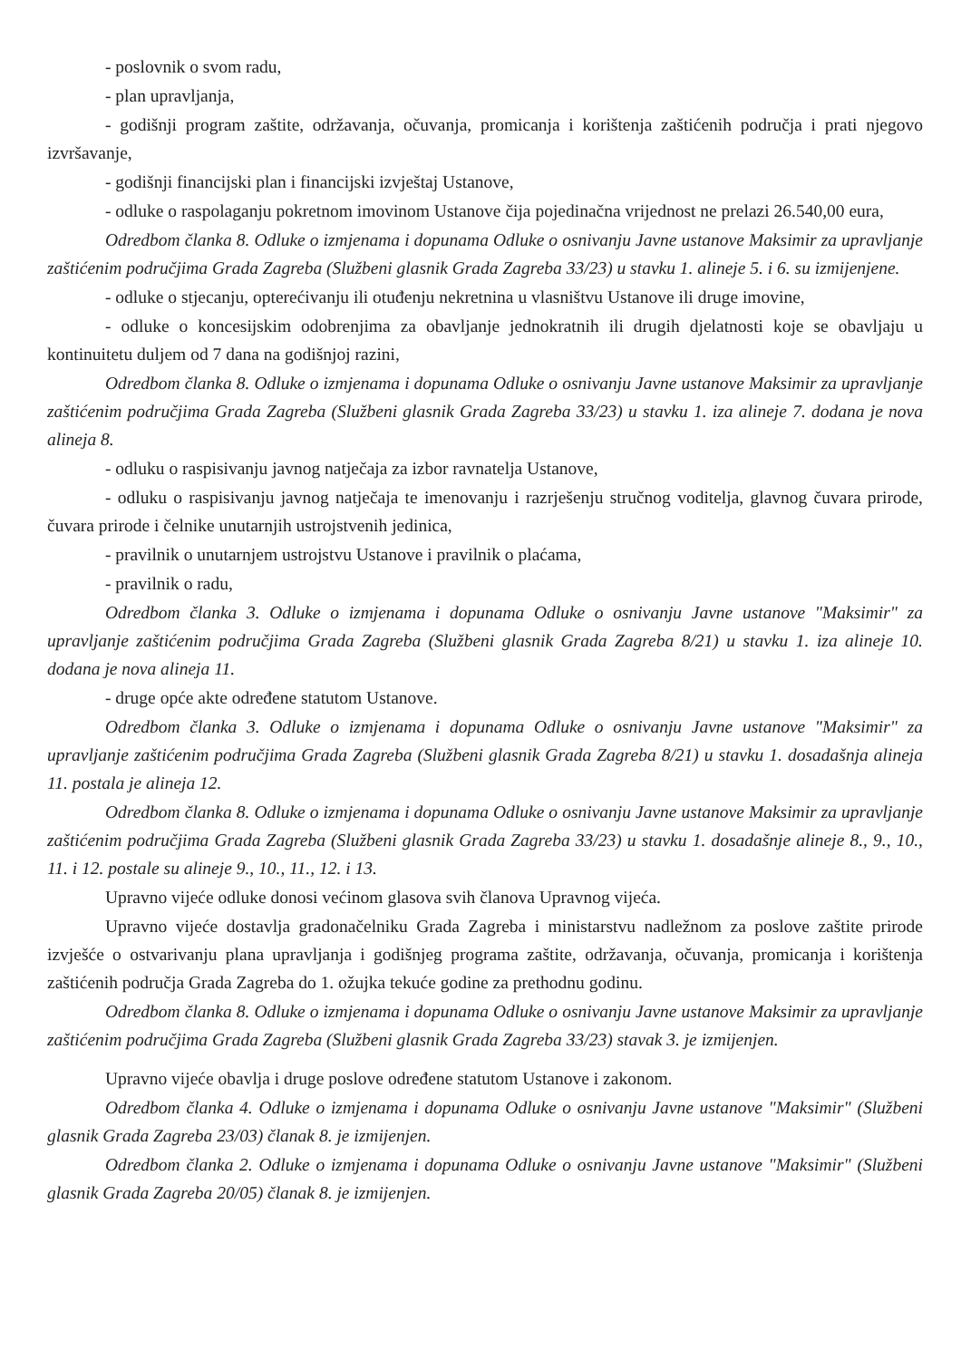- poslovnik o svom radu,
- plan upravljanja,
- godišnji program zaštite, održavanja, očuvanja, promicanja i korištenja zaštićenih područja i prati njegovo izvršavanje,
- godišnji financijski plan i financijski izvještaj Ustanove,
- odluke o raspolaganju pokretnom imovinom Ustanove čija pojedinačna vrijednost ne prelazi 26.540,00 eura,
Odredbom članka 8. Odluke o izmjenama i dopunama Odluke o osnivanju Javne ustanove Maksimir za upravljanje zaštićenim područjima Grada Zagreba (Službeni glasnik Grada Zagreba 33/23) u stavku 1. alineje 5. i 6. su izmijenjene.
- odluke o stjecanju, opterećivanju ili otuđenju nekretnina u vlasništvu Ustanove ili druge imovine,
- odluke o koncesijskim odobrenjima za obavljanje jednokratnih ili drugih djelatnosti koje se obavljaju u kontinuitetu duljem od 7 dana na godišnjoj razini,
Odredbom članka 8. Odluke o izmjenama i dopunama Odluke o osnivanju Javne ustanove Maksimir za upravljanje zaštićenim područjima Grada Zagreba (Službeni glasnik Grada Zagreba 33/23) u stavku 1. iza alineje 7. dodana je nova alineja 8.
- odluku o raspisivanju javnog natječaja za izbor ravnatelja Ustanove,
- odluku o raspisivanju javnog natječaja te imenovanju i razrješenju stručnog voditelja, glavnog čuvara prirode, čuvara prirode i čelnike unutarnjih ustrojstvenih jedinica,
- pravilnik o unutarnjem ustrojstvu Ustanove i pravilnik o plaćama,
- pravilnik o radu,
Odredbom članka 3. Odluke o izmjenama i dopunama Odluke o osnivanju Javne ustanove "Maksimir" za upravljanje zaštićenim područjima Grada Zagreba (Službeni glasnik Grada Zagreba 8/21) u stavku 1. iza alineje 10. dodana je nova alineja 11.
- druge opće akte određene statutom Ustanove.
Odredbom članka 3. Odluke o izmjenama i dopunama Odluke o osnivanju Javne ustanove "Maksimir" za upravljanje zaštićenim područjima Grada Zagreba (Službeni glasnik Grada Zagreba 8/21) u stavku 1. dosadašnja alineja 11. postala je alineja 12.
Odredbom članka 8. Odluke o izmjenama i dopunama Odluke o osnivanju Javne ustanove Maksimir za upravljanje zaštićenim područjima Grada Zagreba (Službeni glasnik Grada Zagreba 33/23) u stavku 1. dosadašnje alineje 8., 9., 10., 11. i 12. postale su alineje 9., 10., 11., 12. i 13.
Upravno vijeće odluke donosi većinom glasova svih članova Upravnog vijeća.
Upravno vijeće dostavlja gradonačelniku Grada Zagreba i ministarstvu nadležnom za poslove zaštite prirode izvješće o ostvarivanju plana upravljanja i godišnjeg programa zaštite, održavanja, očuvanja, promicanja i korištenja zaštićenih područja Grada Zagreba do 1. ožujka tekuće godine za prethodnu godinu.
Odredbom članka 8. Odluke o izmjenama i dopunama Odluke o osnivanju Javne ustanove Maksimir za upravljanje zaštićenim područjima Grada Zagreba (Službeni glasnik Grada Zagreba 33/23) stavak 3. je izmijenjen.
Upravno vijeće obavlja i druge poslove određene statutom Ustanove i zakonom.
Odredbom članka 4. Odluke o izmjenama i dopunama Odluke o osnivanju Javne ustanove "Maksimir" (Službeni glasnik Grada Zagreba 23/03) članak 8. je izmijenjen.
Odredbom članka 2. Odluke o izmjenama i dopunama Odluke o osnivanju Javne ustanove "Maksimir" (Službeni glasnik Grada Zagreba 20/05) članak 8. je izmijenjen.